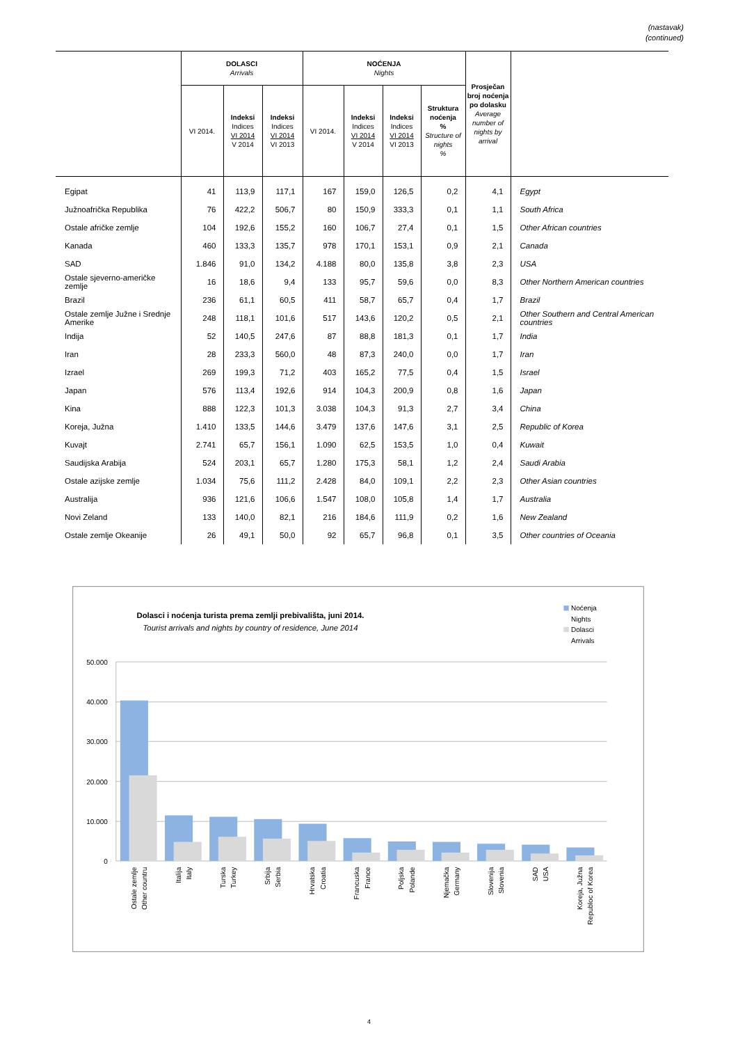(nastavak)
(continued)
| | DOLASCI Arrivals | | | NOĆENJA Nights | | | | Prosječan broj noćenja po dolasku Average number of nights by arrival | |
| --- | --- | --- | --- | --- | --- | --- | --- | --- | --- |
| | VI 2014. | Indeksi Indices VI 2014 V 2014 | Indeksi Indices VI 2014 VI 2013 | VI 2014. | Indeksi Indices VI 2014 V 2014 | Indeksi Indices VI 2014 VI 2013 | Struktura noćenja % Structure of nights % | | |
| Egipat | 41 | 113,9 | 117,1 | 167 | 159,0 | 126,5 | 0,2 | 4,1 | Egypt |
| Južnoafrička Republika | 76 | 422,2 | 506,7 | 80 | 150,9 | 333,3 | 0,1 | 1,1 | South Africa |
| Ostale afričke zemlje | 104 | 192,6 | 155,2 | 160 | 106,7 | 27,4 | 0,1 | 1,5 | Other African countries |
| Kanada | 460 | 133,3 | 135,7 | 978 | 170,1 | 153,1 | 0,9 | 2,1 | Canada |
| SAD | 1.846 | 91,0 | 134,2 | 4.188 | 80,0 | 135,8 | 3,8 | 2,3 | USA |
| Ostale sjeverno-američke zemlje | 16 | 18,6 | 9,4 | 133 | 95,7 | 59,6 | 0,0 | 8,3 | Other Northern American countries |
| Brazil | 236 | 61,1 | 60,5 | 411 | 58,7 | 65,7 | 0,4 | 1,7 | Brazil |
| Ostale zemlje Južne i Srednje Amerike | 248 | 118,1 | 101,6 | 517 | 143,6 | 120,2 | 0,5 | 2,1 | Other Southern and Central American countries |
| Indija | 52 | 140,5 | 247,6 | 87 | 88,8 | 181,3 | 0,1 | 1,7 | India |
| Iran | 28 | 233,3 | 560,0 | 48 | 87,3 | 240,0 | 0,0 | 1,7 | Iran |
| Izrael | 269 | 199,3 | 71,2 | 403 | 165,2 | 77,5 | 0,4 | 1,5 | Israel |
| Japan | 576 | 113,4 | 192,6 | 914 | 104,3 | 200,9 | 0,8 | 1,6 | Japan |
| Kina | 888 | 122,3 | 101,3 | 3.038 | 104,3 | 91,3 | 2,7 | 3,4 | China |
| Koreja, Južna | 1.410 | 133,5 | 144,6 | 3.479 | 137,6 | 147,6 | 3,1 | 2,5 | Republic of Korea |
| Kuvajt | 2.741 | 65,7 | 156,1 | 1.090 | 62,5 | 153,5 | 1,0 | 0,4 | Kuwait |
| Saudijska Arabija | 524 | 203,1 | 65,7 | 1.280 | 175,3 | 58,1 | 1,2 | 2,4 | Saudi Arabia |
| Ostale azijske zemlje | 1.034 | 75,6 | 111,2 | 2.428 | 84,0 | 109,1 | 2,2 | 2,3 | Other Asian countries |
| Australija | 936 | 121,6 | 106,6 | 1.547 | 108,0 | 105,8 | 1,4 | 1,7 | Australia |
| Novi Zeland | 133 | 140,0 | 82,1 | 216 | 184,6 | 111,9 | 0,2 | 1,6 | New Zealand |
| Ostale zemlje Okeanije | 26 | 49,1 | 50,0 | 92 | 65,7 | 96,8 | 0,1 | 3,5 | Other countries of Oceania |
Dolasci i noćenja turista prema zemlji prebivališta, juni 2014.
Tourist arrivals and nights by country of residence, June 2014
Noćenja
Nights
Dolasci
Arrivals
50.000
40.000
30.000
20.000
10.000
0
Ostale zemlje
Other countru
Italija
Italy
Turska
Turkey
Srbija
Serbia
Hrvatska
Croatia
Francuska
France
Poljska
Polande
Njemačka
Germany
Slovenija
Slovenia
SAD
USA
Koreja, Južna
Republoc of Korea
4